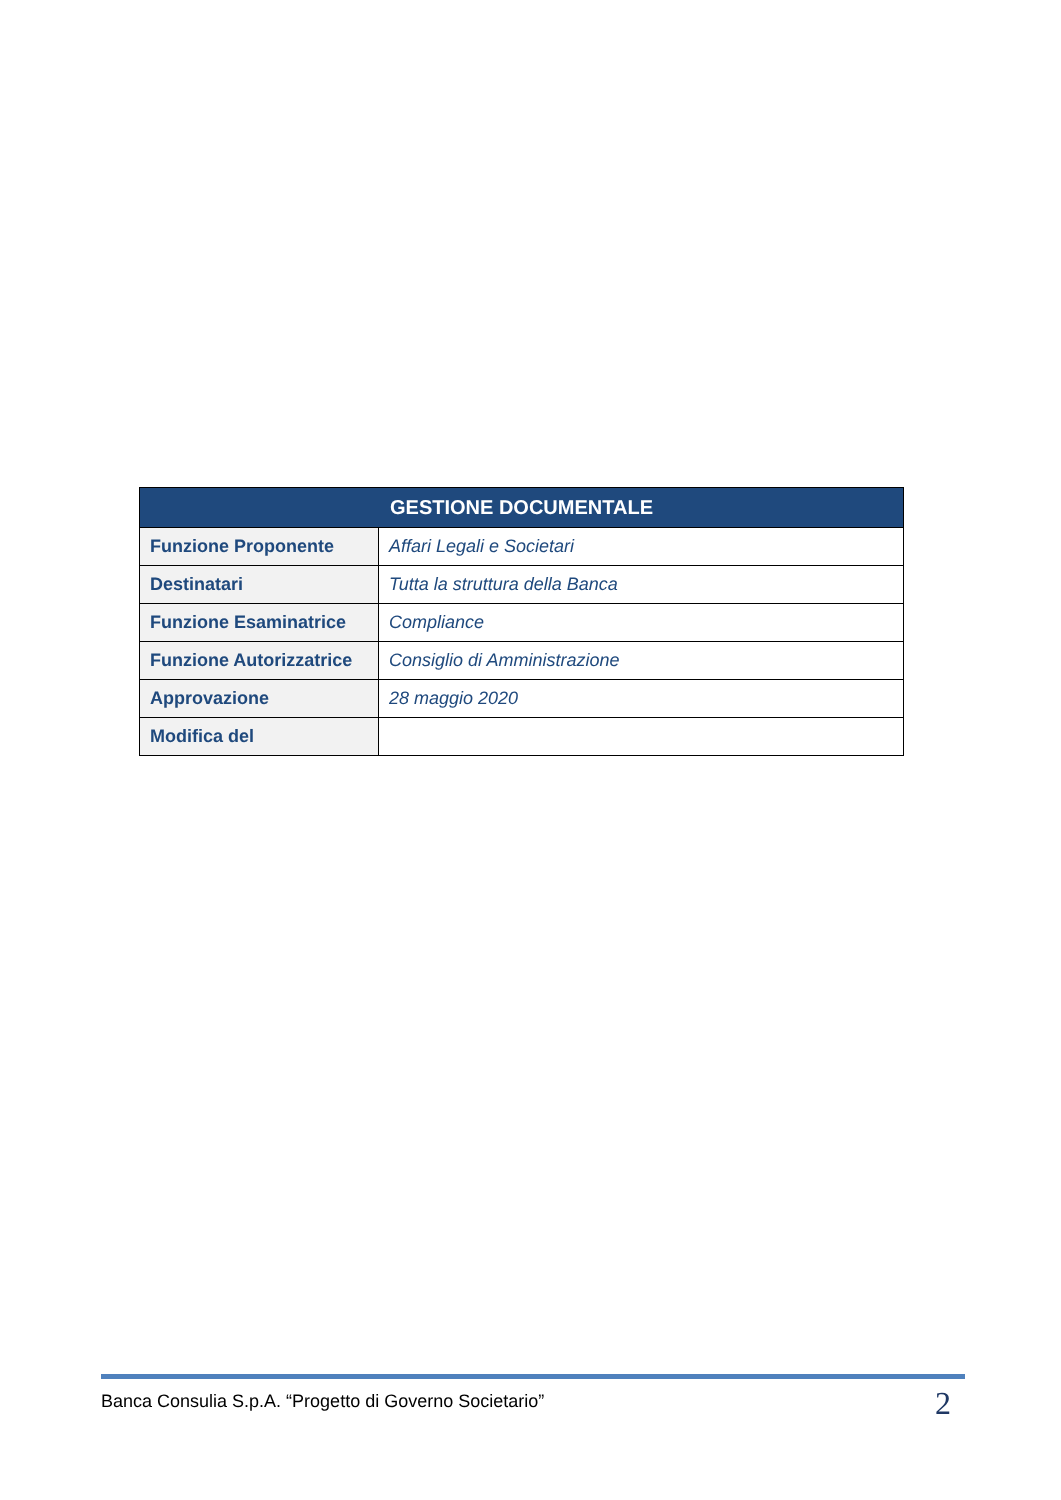| GESTIONE DOCUMENTALE | |
| --- | --- |
| Funzione Proponente | Affari Legali e Societari |
| Destinatari | Tutta la struttura della Banca |
| Funzione Esaminatrice | Compliance |
| Funzione Autorizzatrice | Consiglio di Amministrazione |
| Approvazione | 28 maggio 2020 |
| Modifica del | |
Banca Consulia S.p.A. “Progetto di Governo Societario” 2